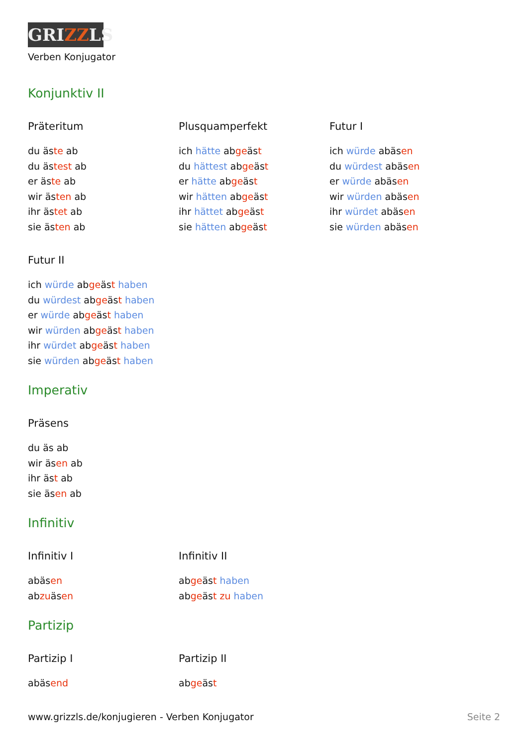GRIZZLS
Verben Konjugator
Konjunktiv II
Präteritum
du äste ab
du ästest ab
er äste ab
wir ästen ab
ihr ästet ab
sie ästen ab
Plusquamperfekt
ich hätte abgeäst
du hättest abgeäst
er hätte abgeäst
wir hätten abgeäst
ihr hättet abgeäst
sie hätten abgeäst
Futur I
ich würde abäsen
du würdest abäsen
er würde abäsen
wir würden abäsen
ihr würdet abäsen
sie würden abäsen
Futur II
ich würde abgeäst haben
du würdest abgeäst haben
er würde abgeäst haben
wir würden abgeäst haben
ihr würdet abgeäst haben
sie würden abgeäst haben
Imperativ
Präsens
du äs ab
wir äsen ab
ihr äst ab
sie äsen ab
Infinitiv
Infinitiv I
abäsen
abzuäsen
Infinitiv II
abgeäst haben
abgeäst zu haben
Partizip
Partizip I
abäsend
Partizip II
abgeäst
www.grizzls.de/konjugieren - Verben Konjugator Seite 2